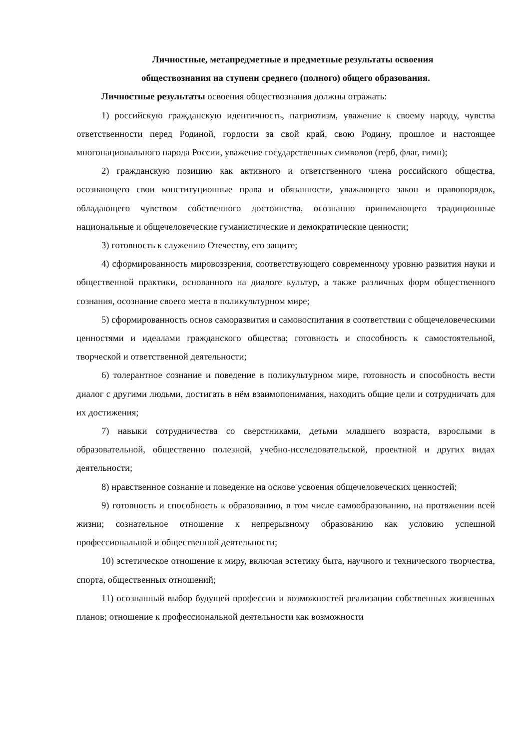Личностные, метапредметные и предметные результаты освоения
обществознания на ступени среднего (полного) общего образования.
Личностные результаты освоения обществознания должны отражать:
1) российскую гражданскую идентичность, патриотизм, уважение к своему народу, чувства ответственности перед Родиной, гордости за свой край, свою Родину, прошлое и настоящее многонационального народа России, уважение государственных символов (герб, флаг, гимн);
2) гражданскую позицию как активного и ответственного члена российского общества, осознающего свои конституционные права и обязанности, уважающего закон и правопорядок, обладающего чувством собственного достоинства, осознанно принимающего традиционные национальные и общечеловеческие гуманистические и демократические ценности;
3) готовность к служению Отечеству, его защите;
4) сформированность мировоззрения, соответствующего современному уровню развития науки и общественной практики, основанного на диалоге культур, а также различных форм общественного сознания, осознание своего места в поликультурном мире;
5) сформированность основ саморазвития и самовоспитания в соответствии с общечеловеческими ценностями и идеалами гражданского общества; готовность и способность к самостоятельной, творческой и ответственной деятельности;
6) толерантное сознание и поведение в поликультурном мире, готовность и способность вести диалог с другими людьми, достигать в нём взаимопонимания, находить общие цели и сотрудничать для их достижения;
7) навыки сотрудничества со сверстниками, детьми младшего возраста, взрослыми в образовательной, общественно полезной, учебно-исследовательской, проектной и других видах деятельности;
8) нравственное сознание и поведение на основе усвоения общечеловеческих ценностей;
9) готовность и способность к образованию, в том числе самообразованию, на протяжении всей жизни; сознательное отношение к непрерывному образованию как условию успешной профессиональной и общественной деятельности;
10) эстетическое отношение к миру, включая эстетику быта, научного и технического творчества, спорта, общественных отношений;
11) осознанный выбор будущей профессии и возможностей реализации собственных жизненных планов; отношение к профессиональной деятельности как возможности